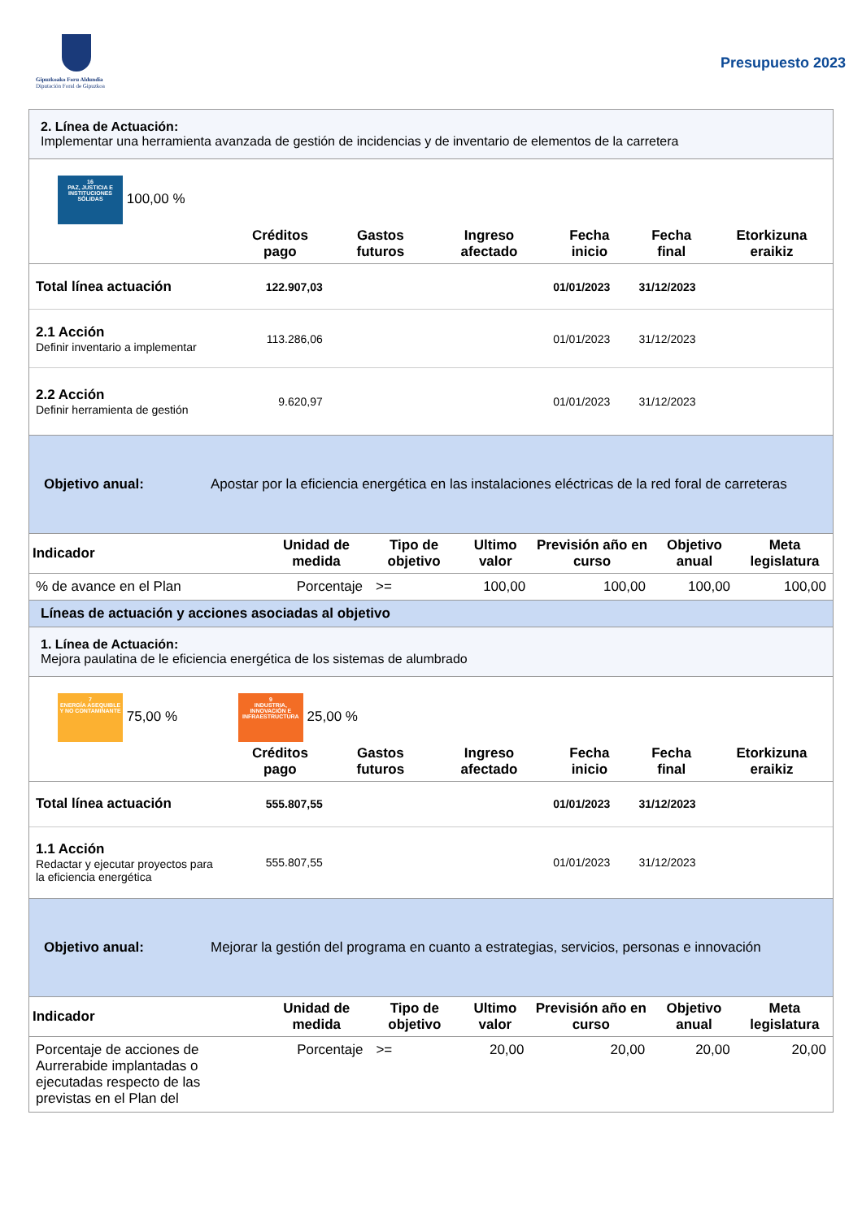Gipuzkoako Foru Aldundia
Diputación Foral de Gipuzkoa
Presupuesto 2023
2. Línea de Actuación:
Implementar una herramienta avanzada de gestión de incidencias y de inventario de elementos de la carretera
16
PAZ, JUSTICIA E INSTITUCIONES SÓLIDAS 100,00 %
| | Créditos pago | Gastos futuros | Ingreso afectado | Fecha inicio | Fecha final | Etorkizuna eraikiz |
| --- | --- | --- | --- | --- | --- | --- |
| Total línea actuación | 122.907,03 | | | 01/01/2023 | 31/12/2023 | |
| 2.1 Acción Definir inventario a implementar | 113.286,06 | | | 01/01/2023 | 31/12/2023 | |
| 2.2 Acción Definir herramienta de gestión | 9.620,97 | | | 01/01/2023 | 31/12/2023 | |
Objetivo anual: Apostar por la eficiencia energética en las instalaciones eléctricas de la red foral de carreteras
| Indicador | Unidad de medida | Tipo de objetivo | Ultimo valor | Previsión año en curso | Objetivo anual | Meta legislatura |
| --- | --- | --- | --- | --- | --- | --- |
| % de avance en el Plan | Porcentaje | >= | 100,00 | 100,00 | 100,00 | 100,00 |
Líneas de actuación y acciones asociadas al objetivo
1. Línea de Actuación:
Mejora paulatina de le eficiencia energética de los sistemas de alumbrado
7
ENERGÍA ASEQUIBLE Y NO CONTAMINANTE 75,00 % 9
INDUSTRIA, INNOVACIÓN E INFRAESTRUCTURA 25,00 %
| | Créditos pago | Gastos futuros | Ingreso afectado | Fecha inicio | Fecha final | Etorkizuna eraikiz |
| --- | --- | --- | --- | --- | --- | --- |
| Total línea actuación | 555.807,55 | | | 01/01/2023 | 31/12/2023 | |
| 1.1 Acción Redactar y ejecutar proyectos para la eficiencia energética | 555.807,55 | | | 01/01/2023 | 31/12/2023 | |
Objetivo anual: Mejorar la gestión del programa en cuanto a estrategias, servicios, personas e innovación
| Indicador | Unidad de medida | Tipo de objetivo | Ultimo valor | Previsión año en curso | Objetivo anual | Meta legislatura |
| --- | --- | --- | --- | --- | --- | --- |
| Porcentaje de acciones de Aurrerabide implantadas o ejecutadas respecto de las previstas en el Plan del | Porcentaje | >= | 20,00 | 20,00 | 20,00 | 20,00 |